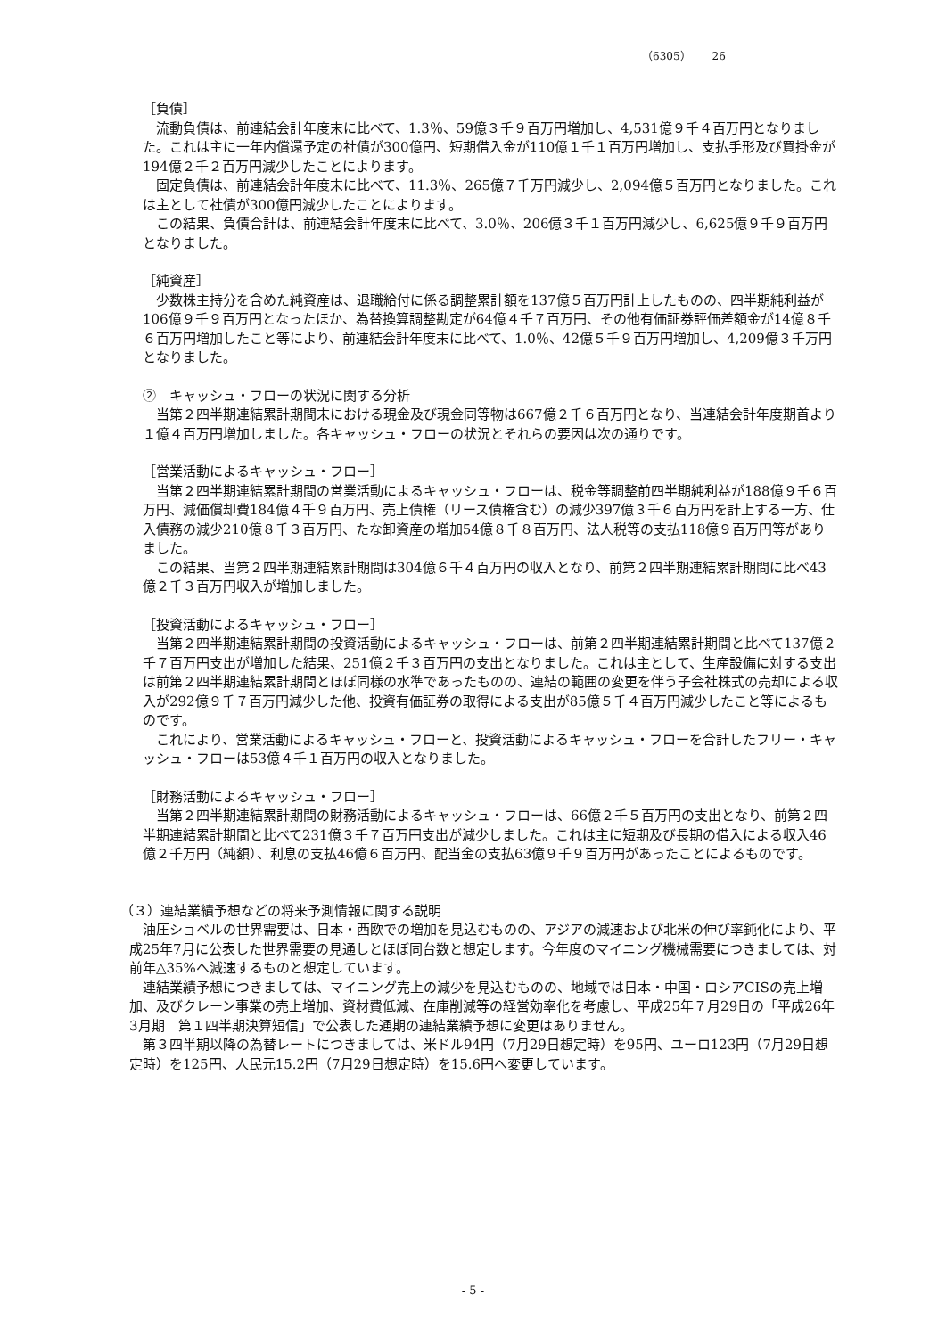（6305）　　26
［負債］
　流動負債は、前連結会計年度末に比べて、1.3％、59億３千９百万円増加し、4,531億９千４百万円となりました。これは主に一年内償還予定の社債が300億円、短期借入金が110億１千１百万円増加し、支払手形及び買掛金が194億２千２百万円減少したことによります。
　固定負債は、前連結会計年度末に比べて、11.3％、265億７千万円減少し、2,094億５百万円となりました。これは主として社債が300億円減少したことによります。
　この結果、負債合計は、前連結会計年度末に比べて、3.0％、206億３千１百万円減少し、6,625億９千９百万円となりました。
［純資産］
　少数株主持分を含めた純資産は、退職給付に係る調整累計額を137億５百万円計上したものの、四半期純利益が106億９千９百万円となったほか、為替換算調整勘定が64億４千７百万円、その他有価証券評価差額金が14億８千６百万円増加したこと等により、前連結会計年度末に比べて、1.0％、42億５千９百万円増加し、4,209億３千万円となりました。
②　キャッシュ・フローの状況に関する分析
　当第２四半期連結累計期間末における現金及び現金同等物は667億２千６百万円となり、当連結会計年度期首より１億４百万円増加しました。各キャッシュ・フローの状況とそれらの要因は次の通りです。
［営業活動によるキャッシュ・フロー］
　当第２四半期連結累計期間の営業活動によるキャッシュ・フローは、税金等調整前四半期純利益が188億９千６百万円、減価償却費184億４千９百万円、売上債権（リース債権含む）の減少397億３千６百万円を計上する一方、仕入債務の減少210億８千３百万円、たな卸資産の増加54億８千８百万円、法人税等の支払118億９百万円等がありました。
　この結果、当第２四半期連結累計期間は304億６千４百万円の収入となり、前第２四半期連結累計期間に比べ43億２千３百万円収入が増加しました。
［投資活動によるキャッシュ・フロー］
　当第２四半期連結累計期間の投資活動によるキャッシュ・フローは、前第２四半期連結累計期間と比べて137億２千７百万円支出が増加した結果、251億２千３百万円の支出となりました。これは主として、生産設備に対する支出は前第２四半期連結累計期間とほぼ同様の水準であったものの、連結の範囲の変更を伴う子会社株式の売却による収入が292億９千７百万円減少した他、投資有価証券の取得による支出が85億５千４百万円減少したこと等によるものです。
　これにより、営業活動によるキャッシュ・フローと、投資活動によるキャッシュ・フローを合計したフリー・キャッシュ・フローは53億４千１百万円の収入となりました。
［財務活動によるキャッシュ・フロー］
　当第２四半期連結累計期間の財務活動によるキャッシュ・フローは、66億２千５百万円の支出となり、前第２四半期連結累計期間と比べて231億３千７百万円支出が減少しました。これは主に短期及び長期の借入による収入46億２千万円（純額）、利息の支払46億６百万円、配当金の支払63億９千９百万円があったことによるものです。
（３）連結業績予想などの将来予測情報に関する説明
　油圧ショベルの世界需要は、日本・西欧での増加を見込むものの、アジアの減速および北米の伸び率鈍化により、平成25年7月に公表した世界需要の見通しとほぼ同台数と想定します。今年度のマイニング機械需要につきましては、対前年△35%へ減速するものと想定しています。
　連結業績予想につきましては、マイニング売上の減少を見込むものの、地域では日本・中国・ロシアCISの売上増加、及びクレーン事業の売上増加、資材費低減、在庫削減等の経営効率化を考慮し、平成25年７月29日の「平成26年3月期　第１四半期決算短信」で公表した通期の連結業績予想に変更はありません。
　第３四半期以降の為替レートにつきましては、米ドル94円（7月29日想定時）を95円、ユーロ123円（7月29日想定時）を125円、人民元15.2円（7月29日想定時）を15.6円へ変更しています。
- 5 -